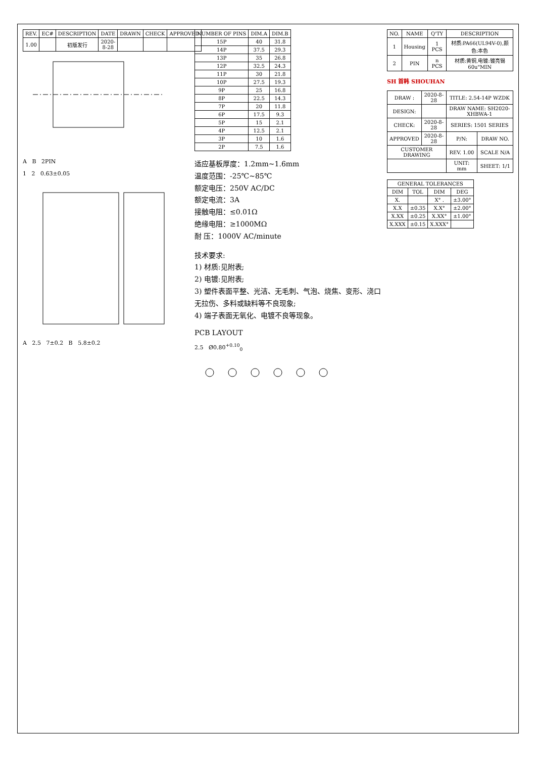| REV. | EC# | DESCRIPTION | DATE | DRAWN | CHECK | APPROVED |
| --- | --- | --- | --- | --- | --- | --- |
| 1.00 | | 初版发行 | 2020-8-28 | | | |
A B 2PIN
1 2 0.63±0.05
A 2.5 7±0.2 B 5.8±0.2
| NUMBER OF PINS | DIM.A | DIM.B |
| --- | --- | --- |
| 15P | 40 | 31.8 |
| 14P | 37.5 | 29.3 |
| 13P | 35 | 26.8 |
| 12P | 32.5 | 24.3 |
| 11P | 30 | 21.8 |
| 10P | 27.5 | 19.3 |
| 9P | 25 | 16.8 |
| 8P | 22.5 | 14.3 |
| 7P | 20 | 11.8 |
| 6P | 17.5 | 9.3 |
| 5P | 15 | 2.1 |
| 4P | 12.5 | 2.1 |
| 3P | 10 | 1.6 |
| 2P | 7.5 | 1.6 |
适应基板厚度：1.2mm~1.6mm
温度范围：-25℃~85℃
额定电压：250V AC/DC
额定电流：3A
接触电阻：≤0.01Ω
绝缘电阻：≥1000MΩ
耐 压：1000V AC/minute
技术要求:
1) 材质:见附表;
2) 电镀:见附表;
3) 塑件表面平整、光洁、无毛刺、气泡、烧焦、变形、浇口无拉伤、多料或缺料等不良现象;
4) 端子表面无氧化、电镀不良等现象。
PCB LAYOUT
2.5 Ø0.80<sup>+0.10</sup><sub>0</sub>
| NO. | NAME | Q'TY | DESCRIPTION |
| --- | --- | --- | --- |
| 1 | Housing | 1 PCS | 材质:PA66(UL94V-0),颜色:本色 |
| 2 | PIN | n PCS | 材质:黄铜,电镀:镀亮锡60u"MIN |
SH 首韩 SHOUHAN
| DRAW : | 2020-8-28 | TITLE: 2.54-14P WZDK | |
| DESIGN: | | DRAW NAME: SH2020-XHBWA-1 | |
| CHECK: | 2020-8-28 | SERIES: 1501 SERIES | |
| APPROVED | 2020-8-28 | P/N: | DRAW NO. |
| CUSTOMER DRAWING | | REV. 1.00 | SCALE N/A |
| | | UNIT: mm | SHEET: 1/1 |
| GENERAL TOLERANCES | | | |
| --- | --- | --- | --- |
| DIM | TOL | DIM | DEG |
| X. | | X° . | ±3.00° |
| X.X | ±0.35 | X.X° | ±2.00° |
| X.XX | ±0.25 | X.XX° | ±1.00° |
| X.XXX | ±0.15 | X.XXX° | |